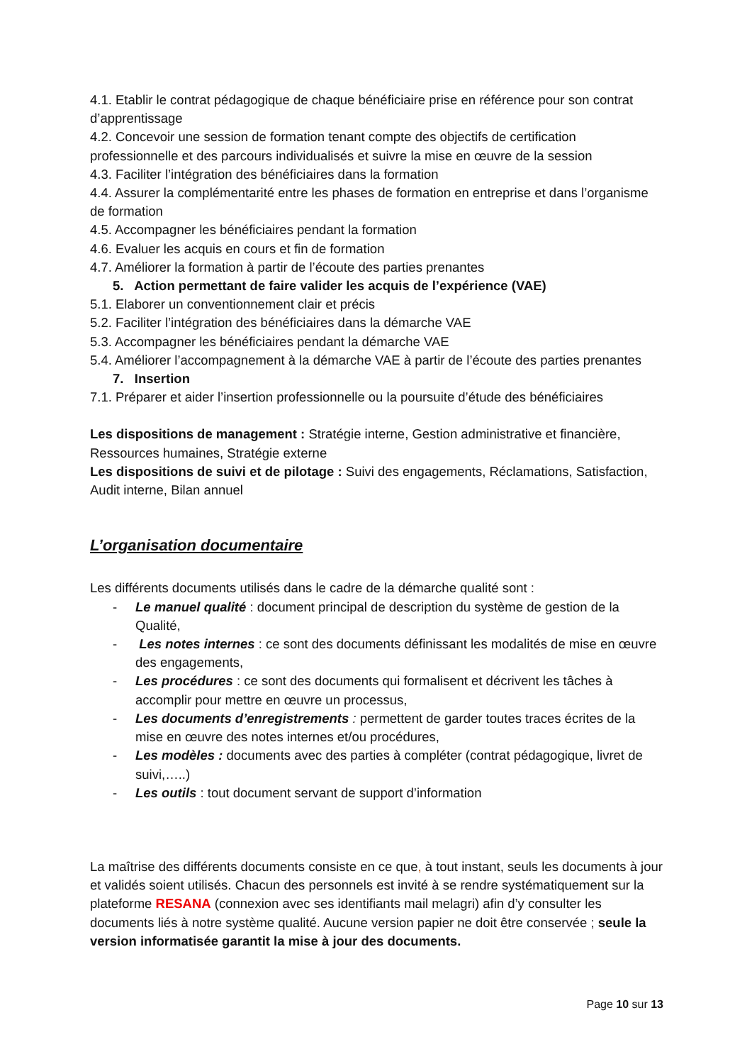4.1. Etablir le contrat pédagogique de chaque bénéficiaire prise en référence pour son contrat d’apprentissage
4.2. Concevoir une session de formation tenant compte des objectifs de certification professionnelle et des parcours individualisés et suivre la mise en œuvre de la session
4.3. Faciliter l’intégration des bénéficiaires dans la formation
4.4. Assurer la complémentarité entre les phases de formation en entreprise et dans l’organisme de formation
4.5. Accompagner les bénéficiaires pendant la formation
4.6. Evaluer les acquis en cours et fin de formation
4.7. Améliorer la formation à partir de l’écoute des parties prenantes
5. Action permettant de faire valider les acquis de l’expérience (VAE)
5.1. Elaborer un conventionnement clair et précis
5.2. Faciliter l’intégration des bénéficiaires dans la démarche VAE
5.3. Accompagner les bénéficiaires pendant la démarche VAE
5.4. Améliorer l’accompagnement à la démarche VAE à partir de l’écoute des parties prenantes
7. Insertion
7.1. Préparer et aider l’insertion professionnelle ou la poursuite d’étude des bénéficiaires
Les dispositions de management : Stratégie interne, Gestion administrative et financière, Ressources humaines, Stratégie externe
Les dispositions de suivi et de pilotage : Suivi des engagements, Réclamations, Satisfaction, Audit interne, Bilan annuel
L’organisation documentaire
Les différents documents utilisés dans le cadre de la démarche qualité sont :
- Le manuel qualité : document principal de description du système de gestion de la Qualité,
- Les notes internes : ce sont des documents définissant les modalités de mise en œuvre des engagements,
- Les procédures : ce sont des documents qui formalisent et décrivent les tâches à accomplir pour mettre en œuvre un processus,
- Les documents d’enregistrements : permettent de garder toutes traces écrites de la mise en œuvre des notes internes et/ou procédures,
- Les modèles : documents avec des parties à compléter (contrat pédagogique, livret de suivi,…..)
- Les outils : tout document servant de support d’information
La maîtrise des différents documents consiste en ce que, à tout instant, seuls les documents à jour et validés soient utilisés. Chacun des personnels est invité à se rendre systématiquement sur la plateforme RESANA (connexion avec ses identifiants mail melagri) afin d’y consulter les documents liés à notre système qualité. Aucune version papier ne doit être conservée ; seule la version informatisée garantit la mise à jour des documents.
Page 10 sur 13